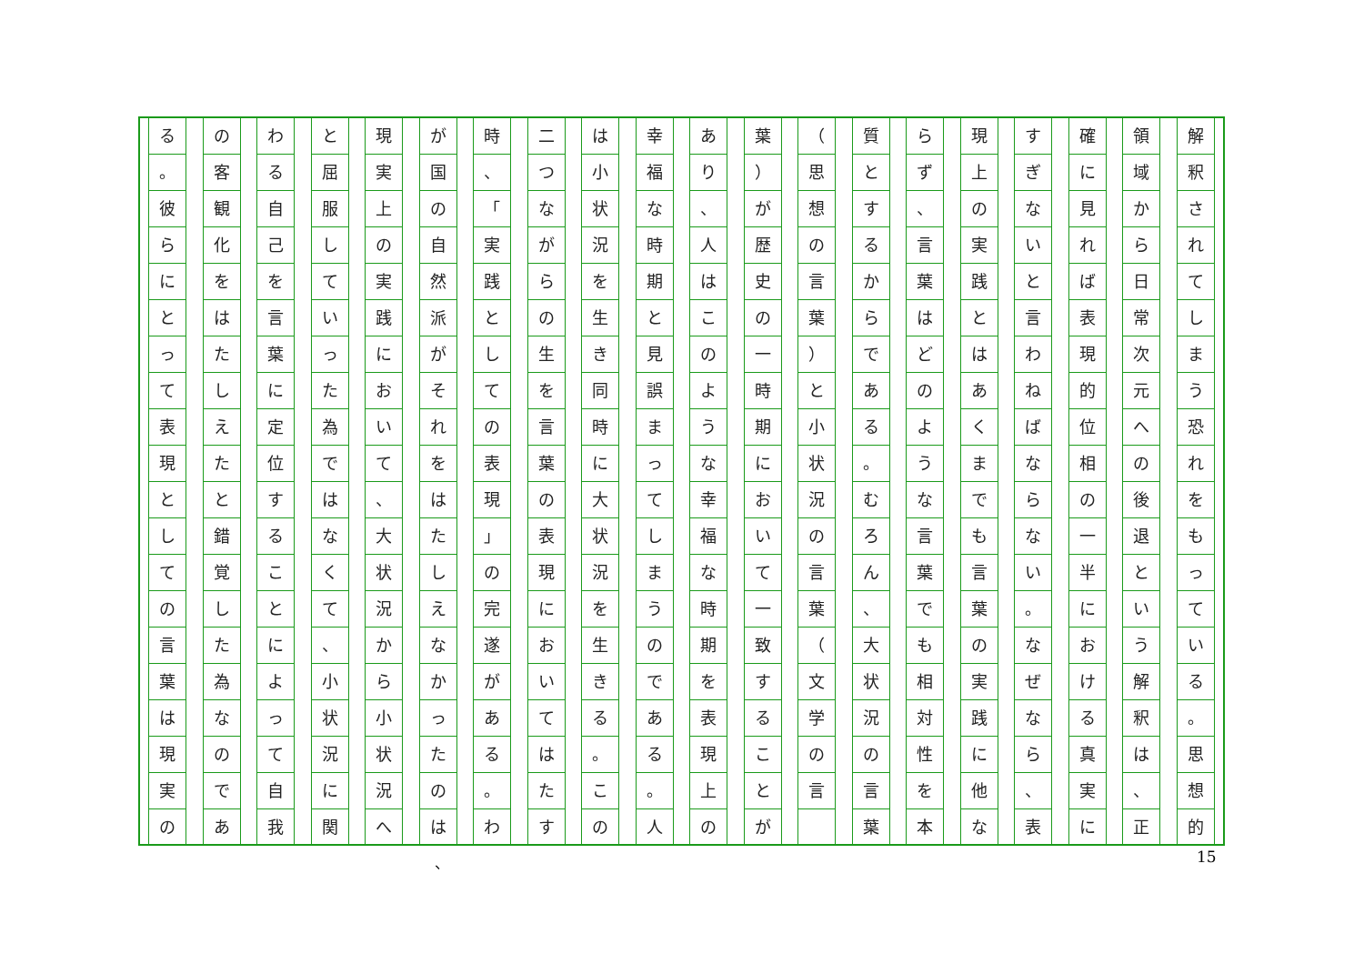解釈されてしまう恐れをもっている
。
思想的
領域から日常次元への後退という解釈は
、
正
確に見れば表現的位相の一半における真実に
すぎないと言わねばならない
。
なぜなら
、
表
現上の実践とはあくまでも言葉の実践に他な
らず
、
言葉はどのような言葉でも相対性を本
質とするからである
。
むろん
、
大状況の言葉
（
思想の言葉
）
と小状況の言葉
（
文学の言
葉
）
が歴史の一時期において一致することが
あり
、
人はこのような幸福な時期を表現上の
幸福な時期と見誤まってしまうのである
。
人
は小状況を生き同時に大状況を生きる
。
この
二つながらの生を言葉の表現においてはたす
時
、
「
実践としての表現
」
の完遂がある
。
わ
が国の自然派がそれをはたしえなかったのは
現実上の実践において
、
大状況から小状況へ
と屈服していった為ではなくて
、
小状況に関
わる自己を言葉に定位することによって自我
の客観化をはたしえたと錯覚した為なのであ
る
。
彼らにとって表現としての言葉は現実の
、 15